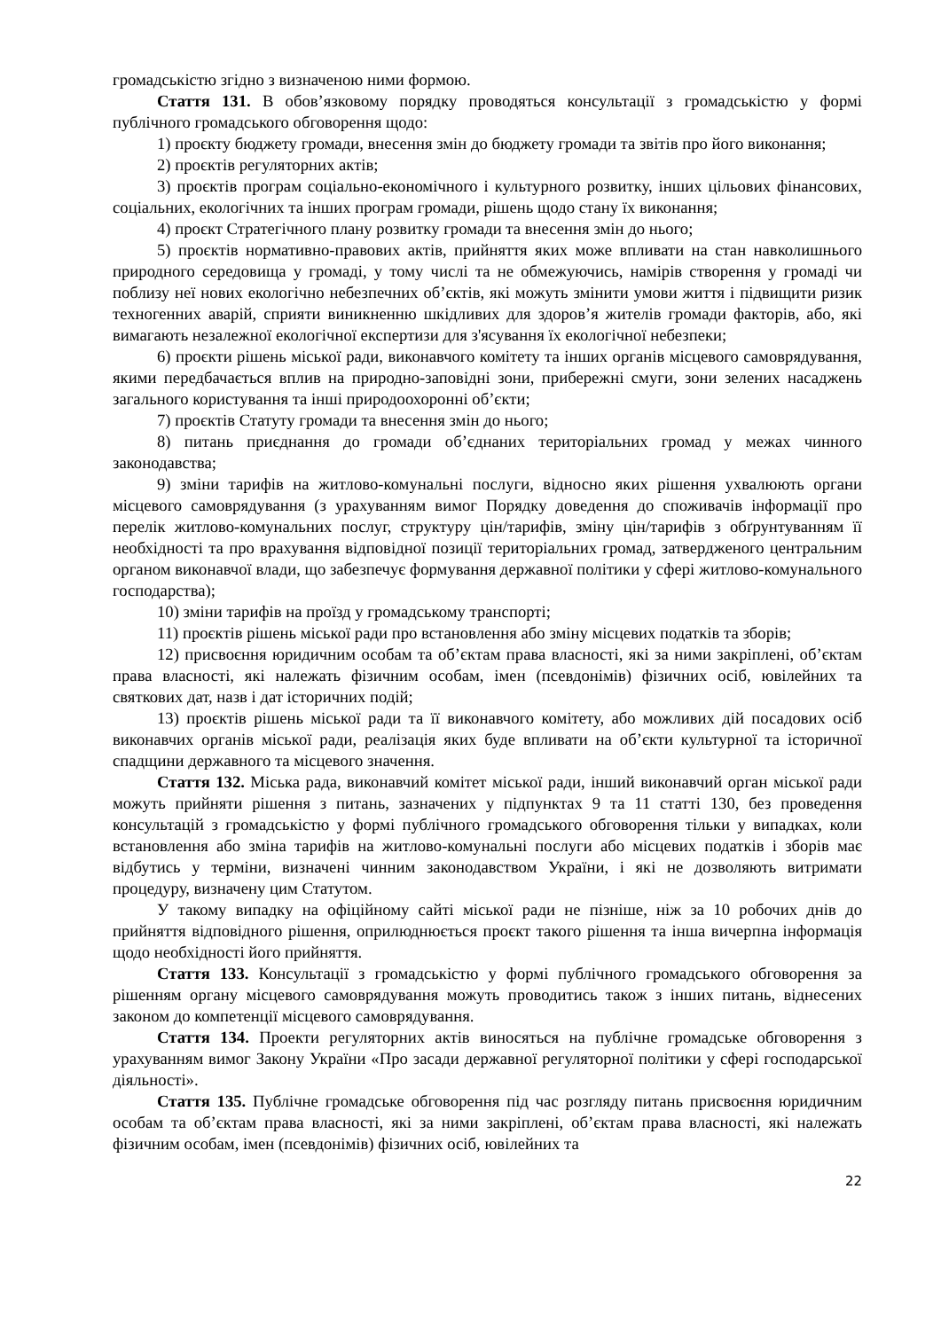громадськістю згідно з визначеною ними формою.
Стаття 131. В обов’язковому порядку проводяться консультації з громадськістю у формі публічного громадського обговорення щодо:
1) проєкту бюджету громади, внесення змін до бюджету громади та звітів про його виконання;
2) проєктів регуляторних актів;
3) проєктів програм соціально-економічного і культурного розвитку, інших цільових фінансових, соціальних, екологічних та інших програм громади, рішень щодо стану їх виконання;
4) проєкт Стратегічного плану розвитку громади та внесення змін до нього;
5) проєктів нормативно-правових актів, прийняття яких може впливати на стан навколишнього природного середовища у громаді, у тому числі та не обмежуючись, намірів створення у громаді чи поблизу неї нових екологічно небезпечних об’єктів, які можуть змінити умови життя і підвищити ризик техногенних аварій, сприяти виникненню шкідливих для здоров’я жителів громади факторів, або, які вимагають незалежної екологічної експертизи для з'ясування їх екологічної небезпеки;
6) проєкти рішень міської ради, виконавчого комітету та інших органів місцевого самоврядування, якими передбачається вплив на природно-заповідні зони, прибережні смуги, зони зелених насаджень загального користування та інші природоохоронні об’єкти;
7) проєктів Статуту громади та внесення змін до нього;
8) питань приєднання до громади об’єднаних територіальних громад у межах чинного законодавства;
9) зміни тарифів на житлово-комунальні послуги, відносно яких рішення ухвалюють органи місцевого самоврядування (з урахуванням вимог Порядку доведення до споживачів інформації про перелік житлово-комунальних послуг, структуру цін/тарифів, зміну цін/тарифів з обґрунтуванням її необхідності та про врахування відповідної позиції територіальних громад, затвердженого центральним органом виконавчої влади, що забезпечує формування державної політики у сфері житлово-комунального господарства);
10) зміни тарифів на проїзд у громадському транспорті;
11) проєктів рішень міської ради про встановлення або зміну місцевих податків та зборів;
12) присвоєння юридичним особам та об’єктам права власності, які за ними закріплені, об’єктам права власності, які належать фізичним особам, імен (псевдонімів) фізичних осіб, ювілейних та святкових дат, назв і дат історичних подій;
13) проєктів рішень міської ради та її виконавчого комітету, або можливих дій посадових осіб виконавчих органів міської ради, реалізація яких буде впливати на об’єкти культурної та історичної спадщини державного та місцевого значення.
Стаття 132. Міська рада, виконавчий комітет міської ради, інший виконавчий орган міської ради можуть прийняти рішення з питань, зазначених у підпунктах 9 та 11 статті 130, без проведення консультацій з громадськістю у формі публічного громадського обговорення тільки у випадках, коли встановлення або зміна тарифів на житлово-комунальні послуги або місцевих податків і зборів має відбутись у терміни, визначені чинним законодавством України, і які не дозволяють витримати процедуру, визначену цим Статутом.
У такому випадку на офіційному сайті міської ради не пізніше, ніж за 10 робочих днів до прийняття відповідного рішення, оприлюднюється проєкт такого рішення та інша вичерпна інформація щодо необхідності його прийняття.
Стаття 133. Консультації з громадськістю у формі публічного громадського обговорення за рішенням органу місцевого самоврядування можуть проводитись також з інших питань, віднесених законом до компетенції місцевого самоврядування.
Стаття 134. Проекти регуляторних актів виносяться на публічне громадське обговорення з урахуванням вимог Закону України «Про засади державної регуляторної політики у сфері господарської діяльності».
Стаття 135. Публічне громадське обговорення під час розгляду питань присвоєння юридичним особам та об’єктам права власності, які за ними закріплені, об’єктам права власності, які належать фізичним особам, імен (псевдонімів) фізичних осіб, ювілейних та
22